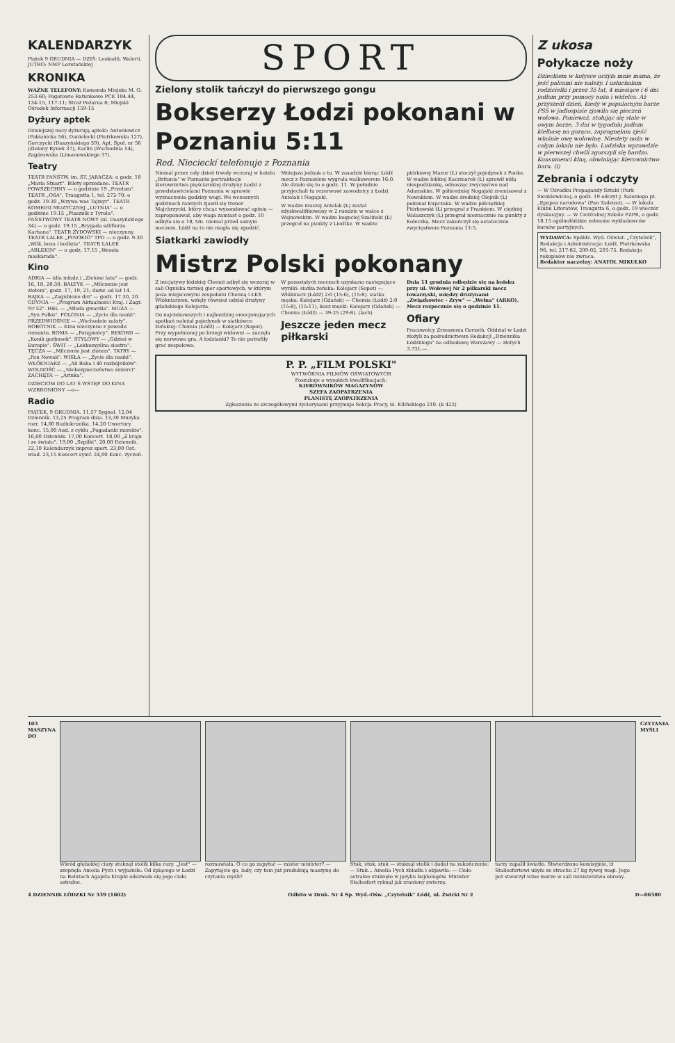KALENDARZYK
Piątek 9 GRUDNIA — DZIŚ: Leokadii, Walerii. JUTRO: NMP Loretańskiej
KRONIKA
WAŻNE TELEFONY: Komenda Miejska M. O. 253-60; Pogotowie Ratunkowe PCK 104.44, 134-15, 117-11; Straż Pożarna 8; Miejski Ośrodek Informacji 159-15
Dyżury aptek
Dzisiejszej nocy dyżurują apteki: Antoniewicz (Pabianicka 56), Danielecki (Piotrkowska 127), Gorczycki (Daszyńskiego 59), Apt. Społ. nr 56 (Zielony Rynek 37), Karlin (Wschodnia 54), Zagórowska (Limanowskiego 37).
Teatry
TEATR PAŃSTW. im. ST. JARACZA: o godz. 18 „Maria Stuart". Bilety sprzedane. TEATR POWSZECHNY — o godzinie 19 „Przełom". TEATR „OSA", Traugutta 1, tel. 272-70: o godz. 19.30 „Wzywa was Tajmyr". TEATR KOMEDII MUZYCZNEJ „LUTNIA" — o godzinie 19.15 „Ptasznik z Tyrolu". PAŃSTWOWY TEATR NOWY (ul. Daszyńskiego 34) — o godz. 19.15 „Brygada szlifierza Karhana". TEATR ŻYDOWSKI — nieczynny. TEATR LALEK „PINOKIO" TPD — o godz. 9.30 „Wilk, koza i koźlęta". TEATR LALEK „ARLEKIN" — o godz. 17.15 „Wesoła maskarada".
Kino
ADRIA — (dla młodz.) „Zielone lata" — godz. 16, 18, 20.30. BAŁTYK — „Milczenie jest złotem", godz. 17, 19, 21; dozw. od lat 14. BAJKA — „Zagubione dni" — godz. 17.30, 20. GDYNIA — „Program Aktualności Kraj. i Zagr. Nr 52". HEL — „Młoda gwardia". MUZA — „Syn Pułku". POLONIA — „Życie dla nauki". PRZEDWIOŚNIE — „Wschodnie zaloty". ROBOTNIK — Kino nieczynne z powodu remontu. ROMA — „Potępieńcy". REKORD — „Konik garbusek". STYLOWY — „Gdzieś w Europie". ŚWIT — „Lekkomyślna siostra". TĘCZA — „Milczenie jest złotem". TATRY — „Pan Nowak". WISŁA — „Życie dla nauki". WŁÓKNIARZ — „Ali Baba i 40 rozbójników". WOLNOŚĆ — „Niebezpieczeństwo śmierci". ZACHĘTA — „Arinka".
DZIECIOM DO LAT 6 WSTĘP DO KINA WZBRONIONY —o—
Radio
PIĄTEK, 9 GRUDNIA. 11,57 Sygnał. 12,04 Dziennik. 13,25 Program dnia. 13,30 Muzyka rozr. 14,00 Radiokronika. 14,20 Uwertury konc. 15,00 Aud. z cyklu „Pogadanki morskie". 16,00 Dziennik. 17,00 Koncert. 18,00 „Z kraju i ze świata". 19,00 „Szpilki". 20,00 Dziennik. 22,10 Kalendarzyk imprez sport. 23,00 Ost. wiad. 23,15 Koncert symf. 24,00 Konc. życzeń.
SPORT
Zielony stolik tańczył do pierwszego gongu
Bokserzy Łodzi pokonani w Poznaniu 5:11
Red. Niecieckí telefonuje z Poznania
Niemal przez cały dzień trwały wczoraj w hotelu „Britania" w Poznaniu pertraktacje kierownictwa pięściarskiej drużyny Łodzi z przedstawicielami Poznania w sprawie wyznaczenia godziny wagi. We wczesnych godzinach rannych zjawił się trener Majchrzycki, który chcąc wysondować opinię — zaproponował, aby waga zamiast o godz. 10 odbyła się o 18, tzn. niemal przed samym meczem. Łódź na to nie mogła się zgodzić.
Mniejsza jednak o to. W zasadzie biorąc Łódź mecz z Poznaniem wygrała walkowerem 16:0. Ale działo się to o godz. 11. W południe przyjechali tu rezerwowi zawodnicy z Łodzi Anielak i Nogajski.
W wadze muszej Anielak (Ł) został zdyskwalifikowany w 2 rundzie w walce z Wojnowskim. W wadze koguciej Szaliński (Ł) przegrał na punkty z Liedtke. W wadze piórkowej Mazur (Ł) stoczył pojedynek z Panke. W wadze lekkiej Kaczmarek (Ł) sprawił miłą niespodziankę, odnosząc zwycięstwo nad Adamskim. W półśredniej Nogajski zremisował z Nowakiem. W wadze średniej Olejnik (Ł) pokonał Kupczaka. W wadze półciężkiej Piórkowski (Ł) przegrał z Frankiem. W ciężkiej Walaszczyk (Ł) przegrał nieznacznie na punkty z Kołeczką. Mecz zakończył się ostatecznie zwycięstwem Poznania 11:5.
Siatkarki zawiodły
Mistrz Polski pokonany
Z inicjatywy łódzkiej Chemii odbył się wczoraj w sali Ogniska turniej gier sportowych, w którym poza miejscowymi zespołami Chemią i ŁKS Włókniarzem, wzięły również udział drużyny gdańskiego Kolejarza.
Do najciekawszych i najbardziej emocjonujących spotkań należał pojedynek w siatkówce żeńskiej: Chemia (Łódź) — Kolejarz (Sopot). Przy wypełnionej po brzegi widowni — zaczęła się nerwowa gra. A łodzianki? Te nie potrafiły grać zespołowo.
W pozostałych meczach uzyskano następujące wyniki: siatka żeńska: Kolejarz (Sopot) — Włókniarz (Łódź) 2:0 (15:6), (15:8). siatka męska: Kolejarz (Gdańsk) — Chemia (Łódź) 2:0 (15:8), (15:11), kosz męski: Kolejarz (Gdańsk) — Chemia (Łódź) — 39:25 (29:8). (lach)
Jeszcze jeden mecz piłkarski
Dnia 11 grudnia odbędzie się na boisku przy ul. Wołowej Nr 2 piłkarski mecz towarzyski, między drużynami „Związkowiec - Zryw" — „Wełna" (ARKO). Mecz rozpocznie się o godzinie 11.
Ofiary
Pracownicy Zrzeszenia Gorzelń, Oddział w Łodzi złożyli za pośrednictwem Redakcji „Dziennika Łódzkiego" na odbudowę Warszawy — złotych 3.731,—.
P. P. „FILM POLSKI"
WYTWÓRNIA FILMÓW OŚWIATOWYCH
Poszukuje o wysokich kwalifikacjach:
KIEROWNIKÓW MAGAZYNÓW
SZEFA ZAOPATRZENIA
PLANISTĘ ZAOPATRZENIA
Zgłoszenia ze szczegółowymi życiorysami przyjmuje Sekcja Pracy, ul. Kilińskiego 210. (k 422)
Z ukosa
Połykacze noży
Dzieckiem w kołysce uczyła mnie mama, że jeść palcami nie należy. I usłuchałam rodzicielki i przez 35 lat, 4 miesiące i 6 dni jadłam przy pomocy noża i widelca. Aż przyszedł dzień, kiedy w popularnym barze PSS w jadłospisie zjawiła się pieczeń wołowa. Ponieważ, stołując się stale w owym barze, 3 dni w tygodniu jadłam kiełbasę na gorąco, zapragnęłam zjeść właśnie owę wołowinę. Niestety noża w całym lokalu nie było. Ludziska wprawdzie w pierwszej chwili zgorszyli się bardzo. Konsumenci klną, obwiniając kierownictwo baru. (i)
Zebrania i odczyty
— W Ośrodku Propagandy Sztuki (Park Sienkiewicza), o godz. 19 odczyt J. Saloniego pt. „Epopea narodowa" (Pan Tadeusz). — W lokalu Klubu Literatów, Traugutta 6, o godz. 19 wieczór dyskusyjny. — W Centralnej Szkole PZPR, o godz. 18.15 ogólnołódzkie zebranie wykładowców kursów partyjnych.
WYDAWCA: Spółdz. Wyd. Oświat. „Czytelnik", Redakcja i Administracja: Łódź, Piotrkowska 96, tel. 217-82, 209-02, 201-75. Redakcja rękopisów nie zwraca.
Redaktor naczelny: ANATOL MIKUŁKO
103 MASZYNA DO
Wśród głębokiej ciszy stuknął stolik kilka razy. „Jest" — szepnęła Amelia Pych i wyjaśniła: Od śpiącego w Łodzi na Bałutach Agapita Kropki odezwało się jego ciało astralne.
rozmawiała. O co go zapytać — mister minister? — Zapytajcie go, lady, czy tam już produkują maszynę do czytania myśli?
Stuk, stuk, stuk — stuknął stolik i dodał na zakończenie: — Stuk... Amelia Pych zbladła i objawiła: — Ciało astralne stuknęło w języku bujdologów. Minister Stallesfort ryknął jak zraniony zwierzę.
tarzy zapalił światło. Stwierdzono komisyjnie, iż Stallesfortowi ubyło ze strachu 27 kg żywej wagi. Jego pot stworzył istne morze w sali ministerstwa obrony.
CZYTANIA MYŚLI
4 DZIENNIK ŁÓDZKI Nr 339 (1602) Odbito w Druk. Nr 4 Sp. Wyd.-Ośw. „Czytelnik" Łódź, ul. Żwirki Nr 2 D—06380